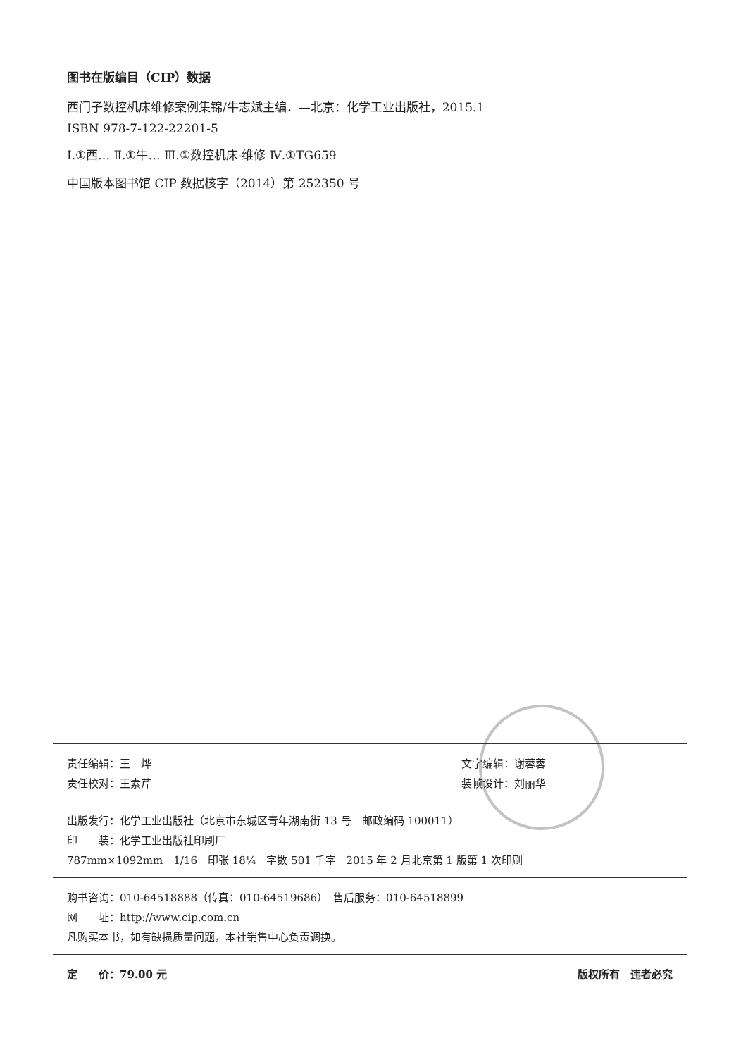图书在版编目（CIP）数据
西门子数控机床维修案例集锦/牛志斌主编．—北京：化学工业出版社，2015.1
ISBN 978-7-122-22201-5
Ⅰ.①西… Ⅱ.①牛… Ⅲ.①数控机床-维修 Ⅳ.①TG659
中国版本图书馆 CIP 数据核字（2014）第 252350 号
责任编辑：王　烨 文字编辑：谢蓉蓉
责任校对：王素芹 装帧设计：刘丽华
出版发行：化学工业出版社（北京市东城区青年湖南街 13 号　邮政编码 100011）
印　　装：化学工业出版社印刷厂
787mm×1092mm　1/16　印张 18¼　字数 501 千字　2015 年 2 月北京第 1 版第 1 次印刷
购书咨询：010-64518888（传真：010-64519686）　售后服务：010-64518899
网　　址：http://www.cip.com.cn
凡购买本书，如有缺损质量问题，本社销售中心负责调换。
定　　价：79.00 元 版权所有　违者必究